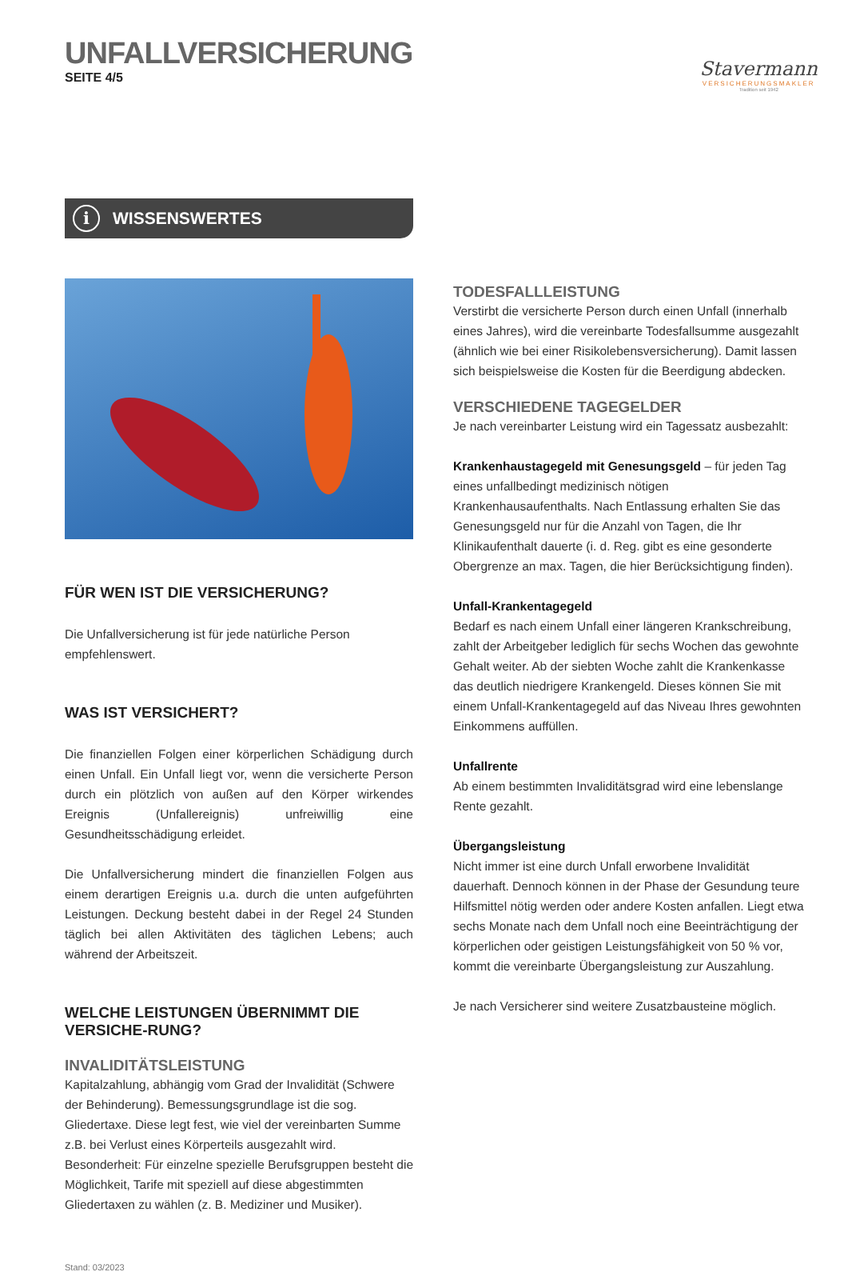UNFALLVERSICHERUNG
SEITE 4/5
Stavermann
VERSICHERUNGSMAKLER
Tradition seit 1942
i WISSENSWERTES
FÜR WEN IST DIE VERSICHERUNG?
Die Unfallversicherung ist für jede natürliche Person empfehlenswert.
WAS IST VERSICHERT?
Die finanziellen Folgen einer körperlichen Schädigung durch einen Unfall. Ein Unfall liegt vor, wenn die versicherte Person durch ein plötzlich von außen auf den Körper wirkendes Ereignis (Unfallereignis) unfreiwillig eine Gesundheitsschädigung erleidet.
Die Unfallversicherung mindert die finanziellen Folgen aus einem derartigen Ereignis u.a. durch die unten aufgeführten Leistungen. Deckung besteht dabei in der Regel 24 Stunden täglich bei allen Aktivitäten des täglichen Lebens; auch während der Arbeitszeit.
WELCHE LEISTUNGEN ÜBERNIMMT DIE VERSICHE-RUNG?
INVALIDITÄTSLEISTUNG
Kapitalzahlung, abhängig vom Grad der Invalidität (Schwere der Behinderung). Bemessungsgrundlage ist die sog. Gliedertaxe. Diese legt fest, wie viel der vereinbarten Summe z.B. bei Verlust eines Körperteils ausgezahlt wird. Besonderheit: Für einzelne spezielle Berufsgruppen besteht die Möglichkeit, Tarife mit speziell auf diese abgestimmten Gliedertaxen zu wählen (z. B. Mediziner und Musiker).
Stand: 03/2023
TODESFALLLEISTUNG
Verstirbt die versicherte Person durch einen Unfall (innerhalb eines Jahres), wird die vereinbarte Todesfallsumme ausgezahlt (ähnlich wie bei einer Risikolebensversicherung). Damit lassen sich beispielsweise die Kosten für die Beerdigung abdecken.
VERSCHIEDENE TAGEGELDER
Je nach vereinbarter Leistung wird ein Tagessatz ausbezahlt:
Krankenhaustagegeld mit Genesungsgeld – für jeden Tag eines unfallbedingt medizinisch nötigen Krankenhausaufenthalts. Nach Entlassung erhalten Sie das Genesungsgeld nur für die Anzahl von Tagen, die Ihr Klinikaufenthalt dauerte (i. d. Reg. gibt es eine gesonderte Obergrenze an max. Tagen, die hier Berücksichtigung finden).
Unfall-Krankentagegeld
Bedarf es nach einem Unfall einer längeren Krankschreibung, zahlt der Arbeitgeber lediglich für sechs Wochen das gewohnte Gehalt weiter. Ab der siebten Woche zahlt die Krankenkasse das deutlich niedrigere Krankengeld. Dieses können Sie mit einem Unfall-Krankentagegeld auf das Niveau Ihres gewohnten Einkommens auffüllen.
Unfallrente
Ab einem bestimmten Invaliditätsgrad wird eine lebenslange Rente gezahlt.
Übergangsleistung
Nicht immer ist eine durch Unfall erworbene Invalidität dauerhaft. Dennoch können in der Phase der Gesundung teure Hilfsmittel nötig werden oder andere Kosten anfallen. Liegt etwa sechs Monate nach dem Unfall noch eine Beeinträchtigung der körperlichen oder geistigen Leistungsfähigkeit von 50 % vor, kommt die vereinbarte Übergangsleistung zur Auszahlung.
Je nach Versicherer sind weitere Zusatzbausteine möglich.